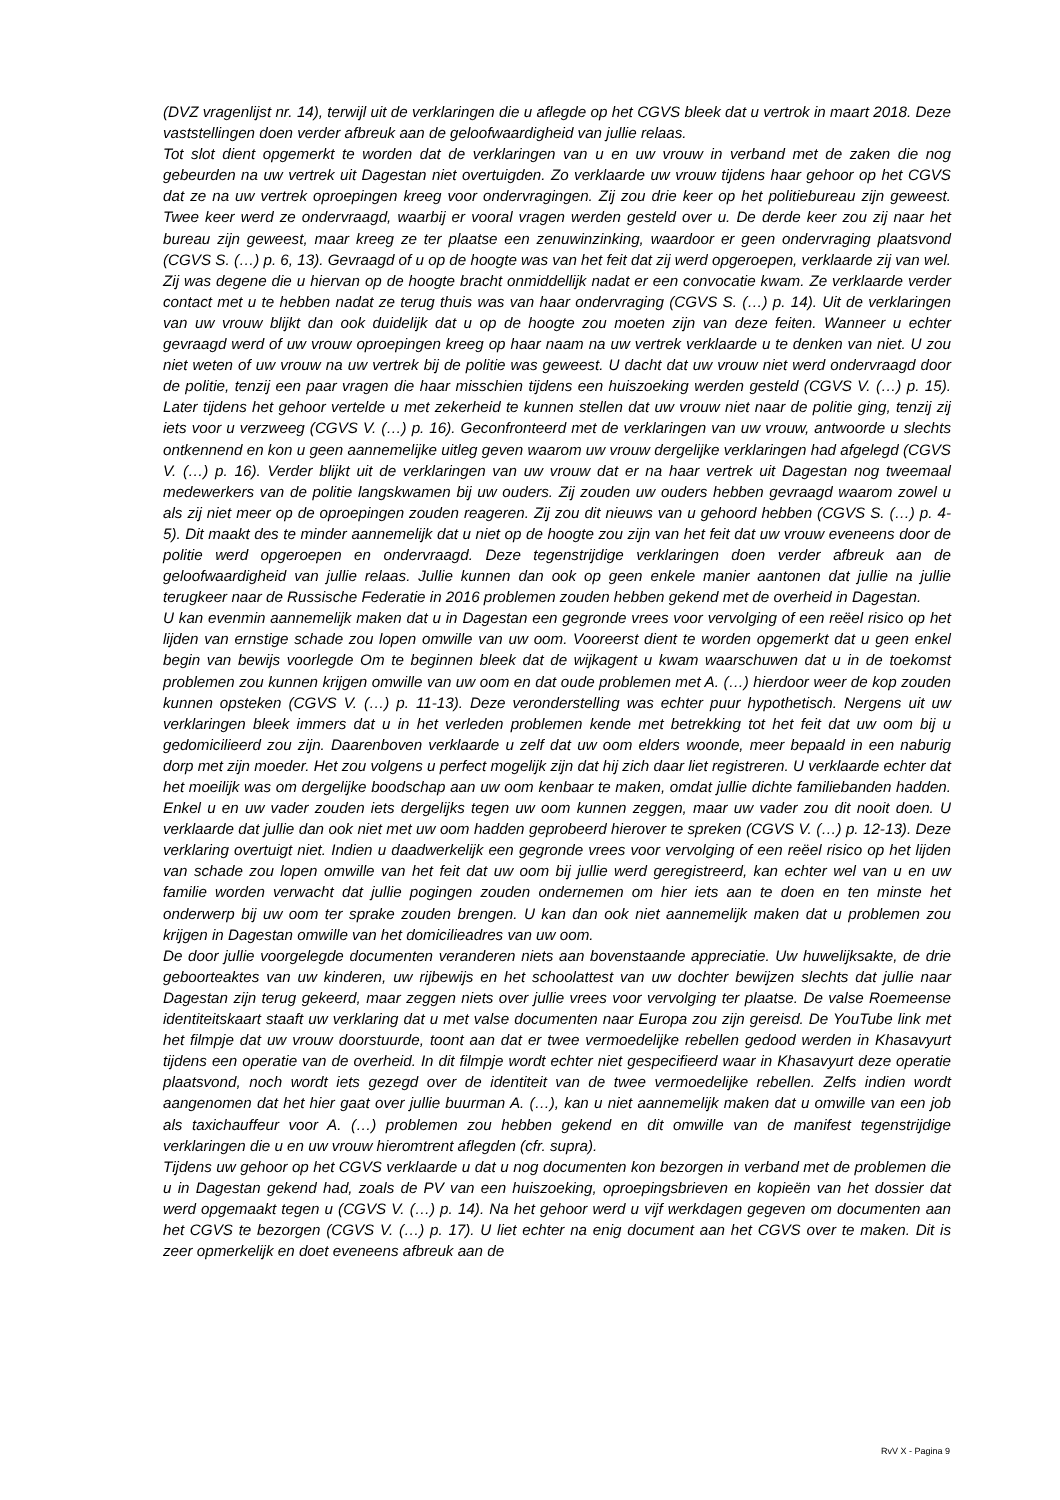(DVZ vragenlijst nr. 14), terwijl uit de verklaringen die u aflegde op het CGVS bleek dat u vertrok in maart 2018. Deze vaststellingen doen verder afbreuk aan de geloofwaardigheid van jullie relaas.
Tot slot dient opgemerkt te worden dat de verklaringen van u en uw vrouw in verband met de zaken die nog gebeurden na uw vertrek uit Dagestan niet overtuigden. Zo verklaarde uw vrouw tijdens haar gehoor op het CGVS dat ze na uw vertrek oproepingen kreeg voor ondervragingen. Zij zou drie keer op het politiebureau zijn geweest. Twee keer werd ze ondervraagd, waarbij er vooral vragen werden gesteld over u. De derde keer zou zij naar het bureau zijn geweest, maar kreeg ze ter plaatse een zenuwinzinking, waardoor er geen ondervraging plaatsvond (CGVS S. (…) p. 6, 13). Gevraagd of u op de hoogte was van het feit dat zij werd opgeroepen, verklaarde zij van wel. Zij was degene die u hiervan op de hoogte bracht onmiddellijk nadat er een convocatie kwam. Ze verklaarde verder contact met u te hebben nadat ze terug thuis was van haar ondervraging (CGVS S. (…) p. 14). Uit de verklaringen van uw vrouw blijkt dan ook duidelijk dat u op de hoogte zou moeten zijn van deze feiten. Wanneer u echter gevraagd werd of uw vrouw oproepingen kreeg op haar naam na uw vertrek verklaarde u te denken van niet. U zou niet weten of uw vrouw na uw vertrek bij de politie was geweest. U dacht dat uw vrouw niet werd ondervraagd door de politie, tenzij een paar vragen die haar misschien tijdens een huiszoeking werden gesteld (CGVS V. (…) p. 15). Later tijdens het gehoor vertelde u met zekerheid te kunnen stellen dat uw vrouw niet naar de politie ging, tenzij zij iets voor u verzweeg (CGVS V. (…) p. 16). Geconfronteerd met de verklaringen van uw vrouw, antwoorde u slechts ontkennend en kon u geen aannemelijke uitleg geven waarom uw vrouw dergelijke verklaringen had afgelegd (CGVS V. (…) p. 16). Verder blijkt uit de verklaringen van uw vrouw dat er na haar vertrek uit Dagestan nog tweemaal medewerkers van de politie langskwamen bij uw ouders. Zij zouden uw ouders hebben gevraagd waarom zowel u als zij niet meer op de oproepingen zouden reageren. Zij zou dit nieuws van u gehoord hebben (CGVS S. (…) p. 4-5). Dit maakt des te minder aannemelijk dat u niet op de hoogte zou zijn van het feit dat uw vrouw eveneens door de politie werd opgeroepen en ondervraagd. Deze tegenstrijdige verklaringen doen verder afbreuk aan de geloofwaardigheid van jullie relaas. Jullie kunnen dan ook op geen enkele manier aantonen dat jullie na jullie terugkeer naar de Russische Federatie in 2016 problemen zouden hebben gekend met de overheid in Dagestan.
U kan evenmin aannemelijk maken dat u in Dagestan een gegronde vrees voor vervolging of een reëel risico op het lijden van ernstige schade zou lopen omwille van uw oom. Vooreerst dient te worden opgemerkt dat u geen enkel begin van bewijs voorlegde Om te beginnen bleek dat de wijkagent u kwam waarschuwen dat u in de toekomst problemen zou kunnen krijgen omwille van uw oom en dat oude problemen met A. (…) hierdoor weer de kop zouden kunnen opsteken (CGVS V. (…) p. 11-13). Deze veronderstelling was echter puur hypothetisch. Nergens uit uw verklaringen bleek immers dat u in het verleden problemen kende met betrekking tot het feit dat uw oom bij u gedomicilieerd zou zijn. Daarenboven verklaarde u zelf dat uw oom elders woonde, meer bepaald in een naburig dorp met zijn moeder. Het zou volgens u perfect mogelijk zijn dat hij zich daar liet registreren. U verklaarde echter dat het moeilijk was om dergelijke boodschap aan uw oom kenbaar te maken, omdat jullie dichte familiebanden hadden. Enkel u en uw vader zouden iets dergelijks tegen uw oom kunnen zeggen, maar uw vader zou dit nooit doen. U verklaarde dat jullie dan ook niet met uw oom hadden geprobeerd hierover te spreken (CGVS V. (…) p. 12-13). Deze verklaring overtuigt niet. Indien u daadwerkelijk een gegronde vrees voor vervolging of een reëel risico op het lijden van schade zou lopen omwille van het feit dat uw oom bij jullie werd geregistreerd, kan echter wel van u en uw familie worden verwacht dat jullie pogingen zouden ondernemen om hier iets aan te doen en ten minste het onderwerp bij uw oom ter sprake zouden brengen. U kan dan ook niet aannemelijk maken dat u problemen zou krijgen in Dagestan omwille van het domicilieadres van uw oom.
De door jullie voorgelegde documenten veranderen niets aan bovenstaande appreciatie. Uw huwelijksakte, de drie geboorteaktes van uw kinderen, uw rijbewijs en het schoolattest van uw dochter bewijzen slechts dat jullie naar Dagestan zijn terug gekeerd, maar zeggen niets over jullie vrees voor vervolging ter plaatse. De valse Roemeense identiteitskaart staaft uw verklaring dat u met valse documenten naar Europa zou zijn gereisd. De YouTube link met het filmpje dat uw vrouw doorstuurde, toont aan dat er twee vermoedelijke rebellen gedood werden in Khasavyurt tijdens een operatie van de overheid. In dit filmpje wordt echter niet gespecifieerd waar in Khasavyurt deze operatie plaatsvond, noch wordt iets gezegd over de identiteit van de twee vermoedelijke rebellen. Zelfs indien wordt aangenomen dat het hier gaat over jullie buurman A. (…), kan u niet aannemelijk maken dat u omwille van een job als taxichauffeur voor A. (…) problemen zou hebben gekend en dit omwille van de manifest tegenstrijdige verklaringen die u en uw vrouw hieromtrent aflegden (cfr. supra).
Tijdens uw gehoor op het CGVS verklaarde u dat u nog documenten kon bezorgen in verband met de problemen die u in Dagestan gekend had, zoals de PV van een huiszoeking, oproepingsbrieven en kopieën van het dossier dat werd opgemaakt tegen u (CGVS V. (…) p. 14). Na het gehoor werd u vijf werkdagen gegeven om documenten aan het CGVS te bezorgen (CGVS V. (…) p. 17). U liet echter na enig document aan het CGVS over te maken. Dit is zeer opmerkelijk en doet eveneens afbreuk aan de
RvV X - Pagina 9